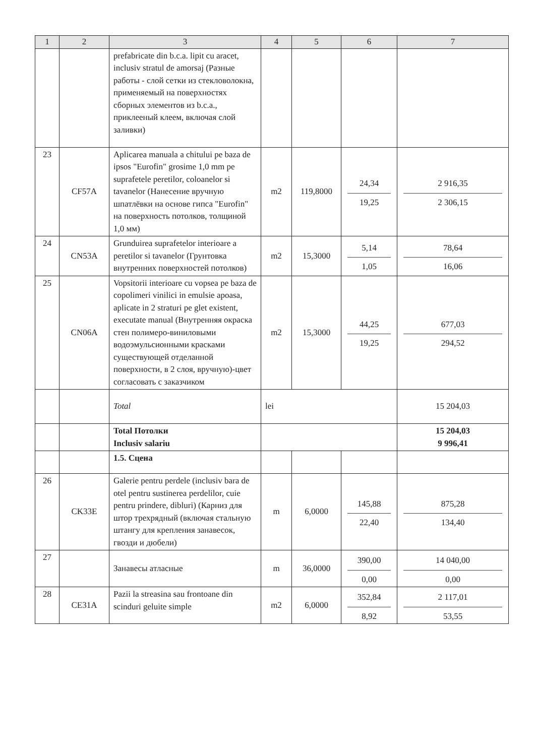| 1 | 2 | 3 | 4 | 5 | 6 | 7 |
| --- | --- | --- | --- | --- | --- | --- |
| | | prefabricate din b.c.a. lipit cu aracet, inclusiv stratul de amorsaj (Разные работы - слой сетки из стекловолокна, применяемый на поверхностях сборных элементов из b.c.a., приклееный клеем, включая слой заливки) | | | | |
| 23 | CF57A | Aplicarea manuala a chitului pe baza de ipsos "Eurofin" grosime 1,0 mm pe suprafetele peretilor, coloanelor si tavanelor (Нанесение вручную шпатлёвки на основе гипса "Eurofin" на поверхность потолков, толщиной 1,0 мм) | m2 | 119,8000 | 24,34 19,25 | 2 916,35 2 306,15 |
| 24 | CN53A | Grunduirea suprafetelor interioare a peretilor si tavanelor (Грунтовка внутренних поверхностей потолков) | m2 | 15,3000 | 5,14 1,05 | 78,64 16,06 |
| 25 | CN06A | Vopsitorii interioare cu vopsea pe baza de copolimeri vinilici in emulsie apoasa, aplicate in 2 straturi pe glet existent, executate manual (Внутренняя окраска стен полимеро-виниловыми водоэмульсионными красками существующей отделанной поверхности, в 2 слоя, вручную)-цвет согласовать с заказчиком | m2 | 15,3000 | 44,25 19,25 | 677,03 294,52 |
| | | Total | lei | | | 15 204,03 |
| | | Total Потолки Inclusiv salariu | | | | 15 204,03 9 996,41 |
| | | 1.5. Сцена | | | | |
| 26 | CK33E | Galerie pentru perdele (inclusiv bara de otel pentru sustinerea perdelilor, cuie pentru prindere, dibluri) (Карниз для штор трехрядный (включая стальную штангу для крепления занавесок, гвозди и дюбели) | m | 6,0000 | 145,88 22,40 | 875,28 134,40 |
| 27 | | Занавесы атласные | m | 36,0000 | 390,00 0,00 | 14 040,00 0,00 |
| 28 | CE31A | Pazii la streasina sau frontoane din scinduri geluite simple | m2 | 6,0000 | 352,84 8,92 | 2 117,01 53,55 |